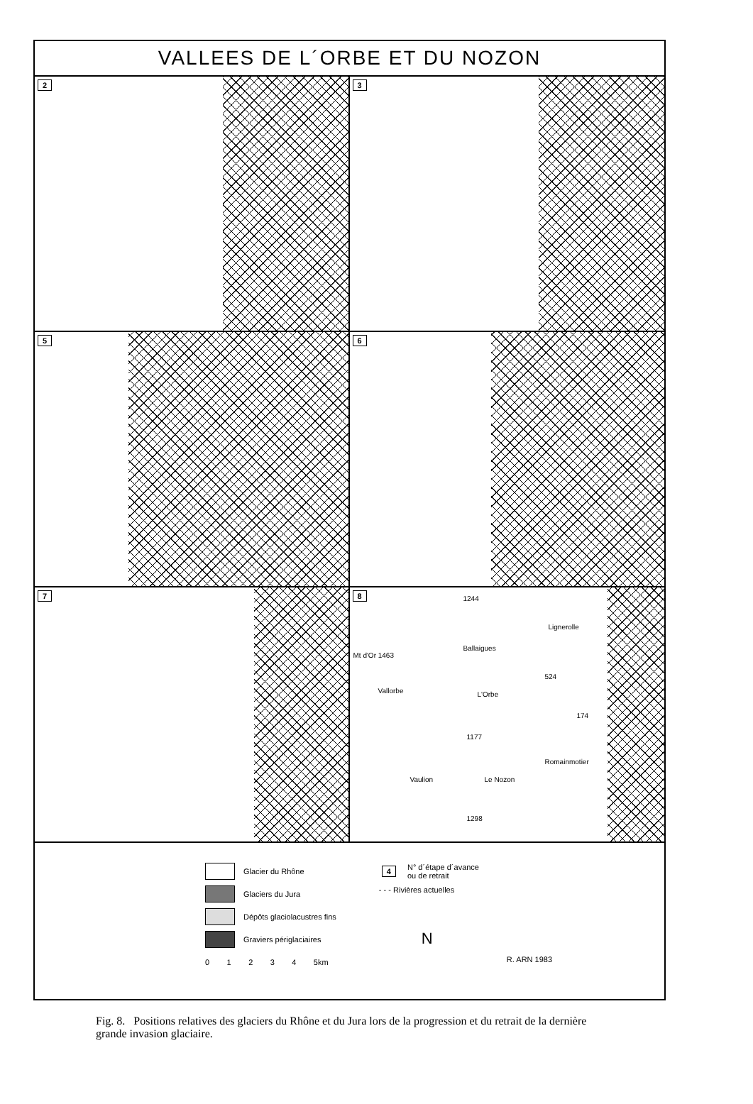VALLEES DE L´ORBE ET DU NOZON
2
3
5
6
7
8
1244
Lignerolle
Mt d'Or 1463
Ballaigues
524
Vallorbe L'Orbe
174
1177
Romainmotier
Vaulion Le Nozon
1298
Glacier du Rhône
Glaciers du Jura
Dépôts glaciolacustres fins
Graviers périglaciaires
0 1 2 3 4 5km
4 N° d´étape d´avance
ou de retrait
- - - Rivières actuelles
N
R. ARN 1983
Fig. 8. Positions relatives des glaciers du Rhône et du Jura lors de la progression et du retrait de la dernière grande invasion glaciaire.